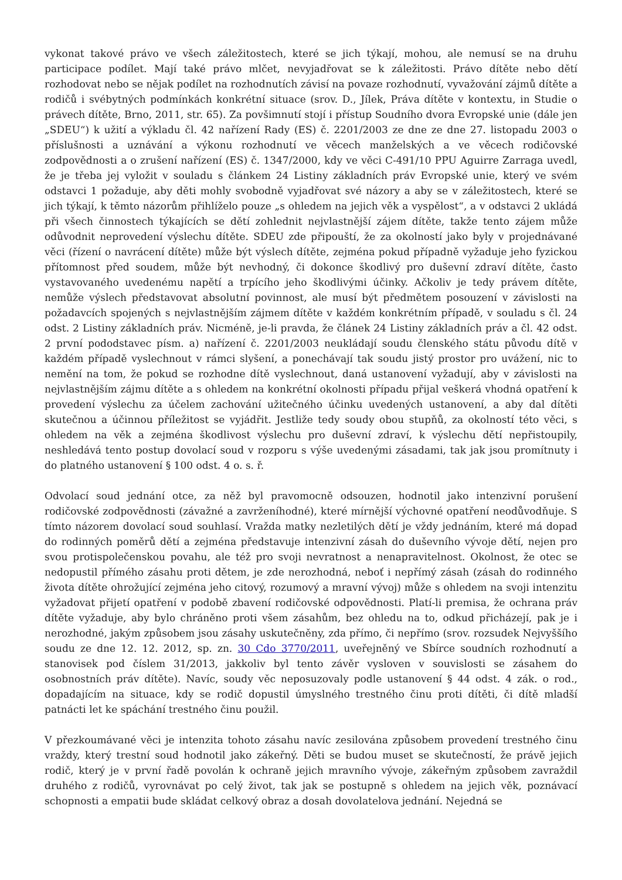vykonat takové právo ve všech záležitostech, které se jich týkají, mohou, ale nemusí se na druhu participace podílet. Mají také právo mlčet, nevyjadřovat se k záležitosti. Právo dítěte nebo dětí rozhodovat nebo se nějak podílet na rozhodnutích závisí na povaze rozhodnutí, vyvažování zájmů dítěte a rodičů i svébytných podmínkách konkrétní situace (srov. D., Jílek, Práva dítěte v kontextu, in Studie o právech dítěte, Brno, 2011, str. 65). Za povšimnutí stojí i přístup Soudního dvora Evropské unie (dále jen „SDEU“) k užití a výkladu čl. 42 nařízení Rady (ES) č. 2201/2003 ze dne ze dne 27. listopadu 2003 o příslušnosti a uznávání a výkonu rozhodnutí ve věcech manželských a ve věcech rodičovské zodpovědnosti a o zrušení nařízení (ES) č. 1347/2000, kdy ve věci C-491/10 PPU Aguirre Zarraga uvedl, že je třeba jej vyložit v souladu s článkem 24 Listiny základních práv Evropské unie, který ve svém odstavci 1 požaduje, aby děti mohly svobodně vyjadřovat své názory a aby se v záležitostech, které se jich týkají, k těmto názorům přihlíželo pouze „s ohledem na jejich věk a vyspělost“, a v odstavci 2 ukládá při všech činnostech týkajících se dětí zohlednit nejvlastnější zájem dítěte, takže tento zájem může odůvodnit neprovedení výslechu dítěte. SDEU zde připouští, že za okolností jako byly v projednávané věci (řízení o navrácení dítěte) může být výslech dítěte, zejména pokud případně vyžaduje jeho fyzickou přítomnost před soudem, může být nevhodný, či dokonce škodlivý pro duševní zdraví dítěte, často vystavovaného uvedenému napětí a trpícího jeho škodlivými účinky. Ačkoliv je tedy právem dítěte, nemůže výslech představovat absolutní povinnost, ale musí být předmětem posouzení v závislosti na požadavcích spojených s nejvlastnějším zájmem dítěte v každém konkrétním případě, v souladu s čl. 24 odst. 2 Listiny základních práv. Nicméně, je-li pravda, že článek 24 Listiny základních práv a čl. 42 odst. 2 první pododstavec písm. a) nařízení č. 2201/2003 neukládají soudu členského státu původu dítě v každém případě vyslechnout v rámci slyšení, a ponechávají tak soudu jistý prostor pro uvážení, nic to nemění na tom, že pokud se rozhodne dítě vyslechnout, daná ustanovení vyžadují, aby v závislosti na nejvlastnějším zájmu dítěte a s ohledem na konkrétní okolnosti případu přijal veškerá vhodná opatření k provedení výslechu za účelem zachování užitečného účinku uvedených ustanovení, a aby dal dítěti skutečnou a účinnou příležitost se vyjádřit. Jestliže tedy soudy obou stupňů, za okolností této věci, s ohledem na věk a zejména škodlivost výslechu pro duševní zdraví, k výslechu dětí nepřistoupily, neshledává tento postup dovolací soud v rozporu s výše uvedenými zásadami, tak jak jsou promítnuty i do platného ustanovení § 100 odst. 4 o. s. ř.
Odvolací soud jednání otce, za něž byl pravomocně odsouzen, hodnotil jako intenzivní porušení rodičovské zodpovědnosti (závažné a zavrženíhodné), které mírnější výchovné opatření neodůvodňuje. S tímto názorem dovolací soud souhlasí. Vražda matky nezletilých dětí je vždy jednáním, které má dopad do rodinných poměrů dětí a zejména představuje intenzivní zásah do duševního vývoje dětí, nejen pro svou protispolečenskou povahu, ale též pro svoji nevratnost a nenapravitelnost. Okolnost, že otec se nedopustil přímého zásahu proti dětem, je zde nerozhodná, neboť i nepřímý zásah (zásah do rodinného života dítěte ohrožující zejména jeho citový, rozumový a mravní vývoj) může s ohledem na svoji intenzitu vyžadovat přijetí opatření v podobě zbavení rodičovské odpovědnosti. Platí-li premisa, že ochrana práv dítěte vyžaduje, aby bylo chráněno proti všem zásahům, bez ohledu na to, odkud přicházejí, pak je i nerozhodné, jakým způsobem jsou zásahy uskutečněny, zda přímo, či nepřímo (srov. rozsudek Nejvyššího soudu ze dne 12. 12. 2012, sp. zn. 30 Cdo 3770/2011, uveřejněný ve Sbírce soudních rozhodnutí a stanovisek pod číslem 31/2013, jakkoliv byl tento závěr vysloven v souvislosti se zásahem do osobnostních práv dítěte). Navíc, soudy věc neposuzovaly podle ustanovení § 44 odst. 4 zák. o rod., dopadajícím na situace, kdy se rodič dopustil úmyslného trestného činu proti dítěti, či dítě mladší patnácti let ke spáchání trestného činu použil.
V přezkoumávané věci je intenzita tohoto zásahu navíc zesilována způsobem provedení trestného činu vraždy, který trestní soud hodnotil jako zákeřný. Děti se budou muset se skutečností, že právě jejich rodič, který je v první řadě povolán k ochraně jejich mravního vývoje, zákeřným způsobem zavraždil druhého z rodičů, vyrovnávat po celý život, tak jak se postupně s ohledem na jejich věk, poznávací schopnosti a empatii bude skládat celkový obraz a dosah dovolatelova jednání. Nejedná se